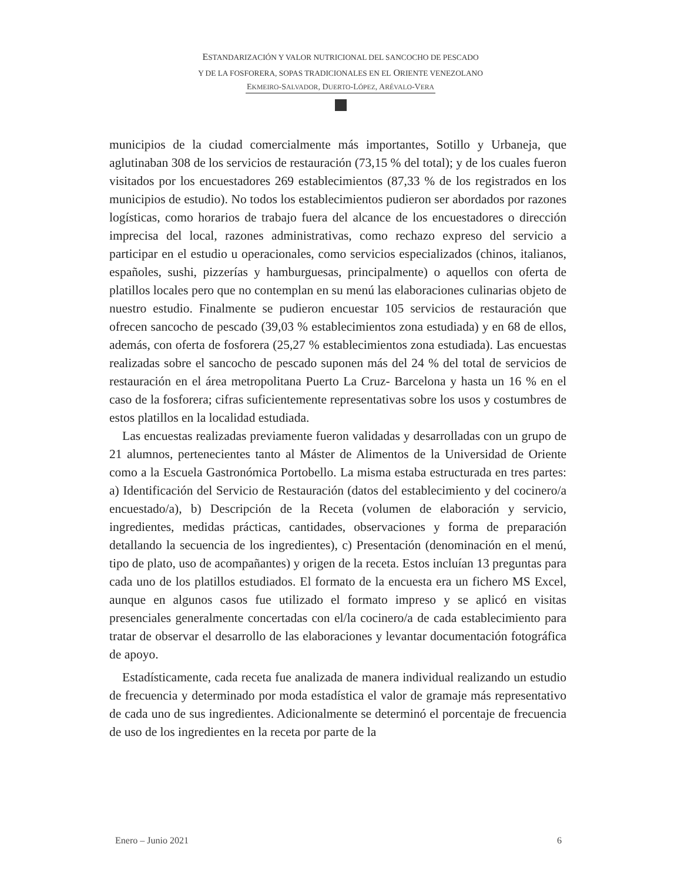ESTANDARIZACIÓN Y VALOR NUTRICIONAL DEL SANCOCHO DE PESCADO
Y DE LA FOSFORERA, SOPAS TRADICIONALES EN EL ORIENTE VENEZOLANO
EKMEIRO-SALVADOR, DUERTO-LÓPEZ, ARÉVALO-VERA
municipios de la ciudad comercialmente más importantes, Sotillo y Urbaneja, que aglutinaban 308 de los servicios de restauración (73,15 % del total); y de los cuales fueron visitados por los encuestadores 269 establecimientos (87,33 % de los registrados en los municipios de estudio). No todos los establecimientos pudieron ser abordados por razones logísticas, como horarios de trabajo fuera del alcance de los encuestadores o dirección imprecisa del local, razones administrativas, como rechazo expreso del servicio a participar en el estudio u operacionales, como servicios especializados (chinos, italianos, españoles, sushi, pizzerías y hamburguesas, principalmente) o aquellos con oferta de platillos locales pero que no contemplan en su menú las elaboraciones culinarias objeto de nuestro estudio. Finalmente se pudieron encuestar 105 servicios de restauración que ofrecen sancocho de pescado (39,03 % establecimientos zona estudiada) y en 68 de ellos, además, con oferta de fosforera (25,27 % establecimientos zona estudiada). Las encuestas realizadas sobre el sancocho de pescado suponen más del 24 % del total de servicios de restauración en el área metropolitana Puerto La Cruz- Barcelona y hasta un 16 % en el caso de la fosforera; cifras suficientemente representativas sobre los usos y costumbres de estos platillos en la localidad estudiada.
Las encuestas realizadas previamente fueron validadas y desarrolladas con un grupo de 21 alumnos, pertenecientes tanto al Máster de Alimentos de la Universidad de Oriente como a la Escuela Gastronómica Portobello. La misma estaba estructurada en tres partes: a) Identificación del Servicio de Restauración (datos del establecimiento y del cocinero/a encuestado/a), b) Descripción de la Receta (volumen de elaboración y servicio, ingredientes, medidas prácticas, cantidades, observaciones y forma de preparación detallando la secuencia de los ingredientes), c) Presentación (denominación en el menú, tipo de plato, uso de acompañantes) y origen de la receta. Estos incluían 13 preguntas para cada uno de los platillos estudiados. El formato de la encuesta era un fichero MS Excel, aunque en algunos casos fue utilizado el formato impreso y se aplicó en visitas presenciales generalmente concertadas con el/la cocinero/a de cada establecimiento para tratar de observar el desarrollo de las elaboraciones y levantar documentación fotográfica de apoyo.
Estadísticamente, cada receta fue analizada de manera individual realizando un estudio de frecuencia y determinado por moda estadística el valor de gramaje más representativo de cada uno de sus ingredientes. Adicionalmente se determinó el porcentaje de frecuencia de uso de los ingredientes en la receta por parte de la
Enero – Junio 2021 6